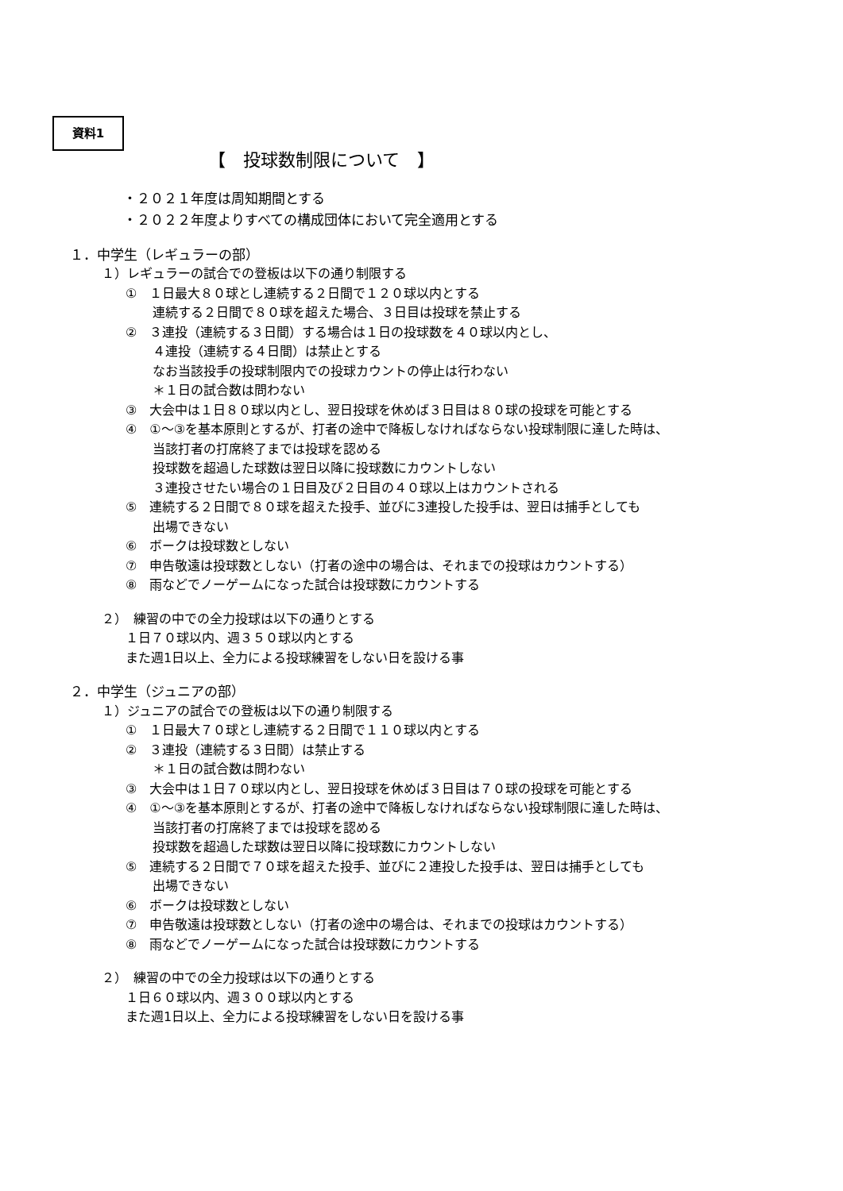資料1
【　投球数制限について　】
・２０２１年度は周知期間とする
・２０２２年度よりすべての構成団体において完全適用とする
１．中学生（レギュラーの部）
１）レギュラーの試合での登板は以下の通り制限する
①　１日最大８０球とし連続する２日間で１２０球以内とする
連続する２日間で８０球を超えた場合、３日目は投球を禁止する
②　３連投（連続する３日間）する場合は１日の投球数を４０球以内とし、
４連投（連続する４日間）は禁止とする
なお当該投手の投球制限内での投球カウントの停止は行わない
＊１日の試合数は問わない
③　大会中は１日８０球以内とし、翌日投球を休めば３日目は８０球の投球を可能とする
④　①～③を基本原則とするが、打者の途中で降板しなければならない投球制限に達した時は、
当該打者の打席終了までは投球を認める
投球数を超過した球数は翌日以降に投球数にカウントしない
３連投させたい場合の１日目及び２日目の４０球以上はカウントされる
⑤　連続する２日間で８０球を超えた投手、並びに3連投した投手は、翌日は捕手としても
出場できない
⑥　ボークは投球数としない
⑦　申告敬遠は投球数としない（打者の途中の場合は、それまでの投球はカウントする）
⑧　雨などでノーゲームになった試合は投球数にカウントする
２）　練習の中での全力投球は以下の通りとする
１日７０球以内、週３５０球以内とする
また週1日以上、全力による投球練習をしない日を設ける事
２．中学生（ジュニアの部）
１）ジュニアの試合での登板は以下の通り制限する
①　１日最大７０球とし連続する２日間で１１０球以内とする
②　３連投（連続する３日間）は禁止する
＊１日の試合数は問わない
③　大会中は１日７０球以内とし、翌日投球を休めば３日目は７０球の投球を可能とする
④　①～③を基本原則とするが、打者の途中で降板しなければならない投球制限に達した時は、
当該打者の打席終了までは投球を認める
投球数を超過した球数は翌日以降に投球数にカウントしない
⑤　連続する２日間で７０球を超えた投手、並びに２連投した投手は、翌日は捕手としても
出場できない
⑥　ボークは投球数としない
⑦　申告敬遠は投球数としない（打者の途中の場合は、それまでの投球はカウントする）
⑧　雨などでノーゲームになった試合は投球数にカウントする
２）　練習の中での全力投球は以下の通りとする
１日６０球以内、週３００球以内とする
また週1日以上、全力による投球練習をしない日を設ける事